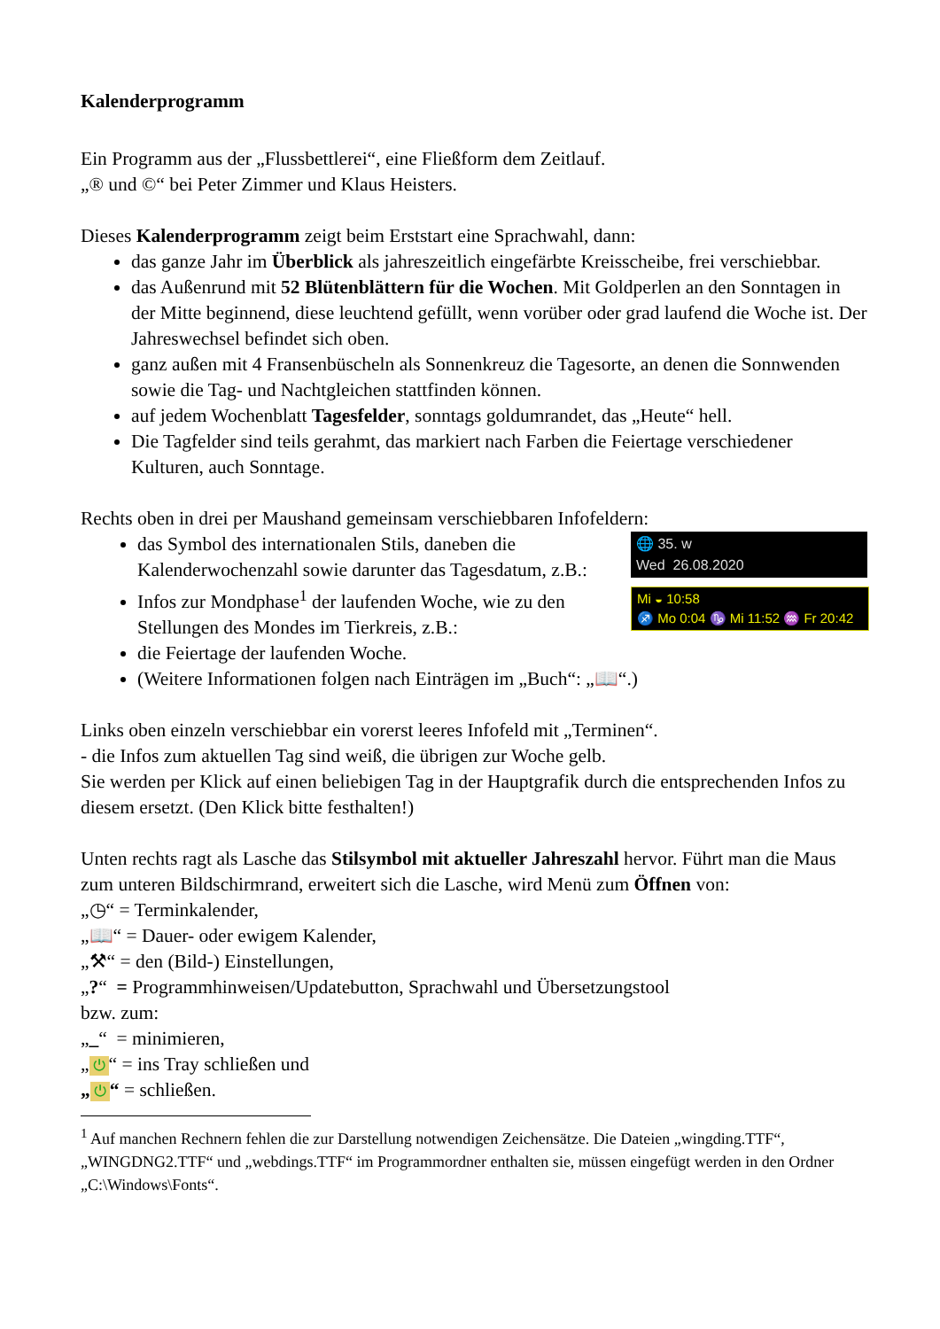Kalenderprogramm
Ein Programm aus der „Flussbettlerei“, eine Fließform dem Zeitlauf.
„® und ©“ bei Peter Zimmer und Klaus Heisters.
Dieses Kalenderprogramm zeigt beim Erststart eine Sprachwahl, dann:
das ganze Jahr im Überblick als jahreszeitlich eingefärbte Kreisscheibe, frei verschiebbar.
das Außenrund mit 52 Blütenblättern für die Wochen. Mit Goldperlen an den Sonntagen in der Mitte beginnend, diese leuchtend gefüllt, wenn vorüber oder grad laufend die Woche ist. Der Jahreswechsel befindet sich oben.
ganz außen mit 4 Fransenbüscheln als Sonnenkreuz die Tagesorte, an denen die Sonnwenden sowie die Tag- und Nachtgleichen stattfinden können.
auf jedem Wochenblatt Tagesfelder, sonntags goldumrandet, das „Heute“ hell.
Die Tagfelder sind teils gerahmt, das markiert nach Farben die Feiertage verschiedener Kulturen, auch Sonntage.
Rechts oben in drei per Maushand gemeinsam verschiebbaren Infofeldern:
das Symbol des internationalen Stils, daneben die Kalenderwochenzahl sowie darunter das Tagesdatum, z.B.:
Infos zur Mondphase<sup>1</sup> der laufenden Woche, wie zu den Stellungen des Mondes im Tierkreis, z.B.:
🌐 35. w
Wed 26.08.2020
Mi ◒ 10:58
♐ Mo 0:04 ♑ Mi 11:52 ♒ Fr 20:42
die Feiertage der laufenden Woche.
(Weitere Informationen folgen nach Einträgen im „Buch“: „📖“.)
Links oben einzeln verschiebbar ein vorerst leeres Infofeld mit „Terminen“.
- die Infos zum aktuellen Tag sind weiß, die übrigen zur Woche gelb.
Sie werden per Klick auf einen beliebigen Tag in der Hauptgrafik durch die entsprechenden Infos zu diesem ersetzt. (Den Klick bitte festhalten!)
Unten rechts ragt als Lasche das Stilsymbol mit aktueller Jahreszahl hervor. Führt man die Maus zum unteren Bildschirmrand, erweitert sich die Lasche, wird Menü zum Öffnen von:
„◷“ = Terminkalender,
„📖“ = Dauer- oder ewigem Kalender,
„⚒“ = den (Bild-) Einstellungen,
„?“ = Programmhinweisen/Updatebutton, Sprachwahl und Übersetzungstool
bzw. zum:
„_“ = minimieren,
„ ⏻ “ = ins Tray schließen und
„ ⏻ “ = schließen.
<sup>1</sup> Auf manchen Rechnern fehlen die zur Darstellung notwendigen Zeichensätze. Die Dateien „wingding.TTF“, „WINGDNG2.TTF“ und „webdings.TTF“ im Programmordner enthalten sie, müssen eingefügt werden in den Ordner „C:\Windows\Fonts“.